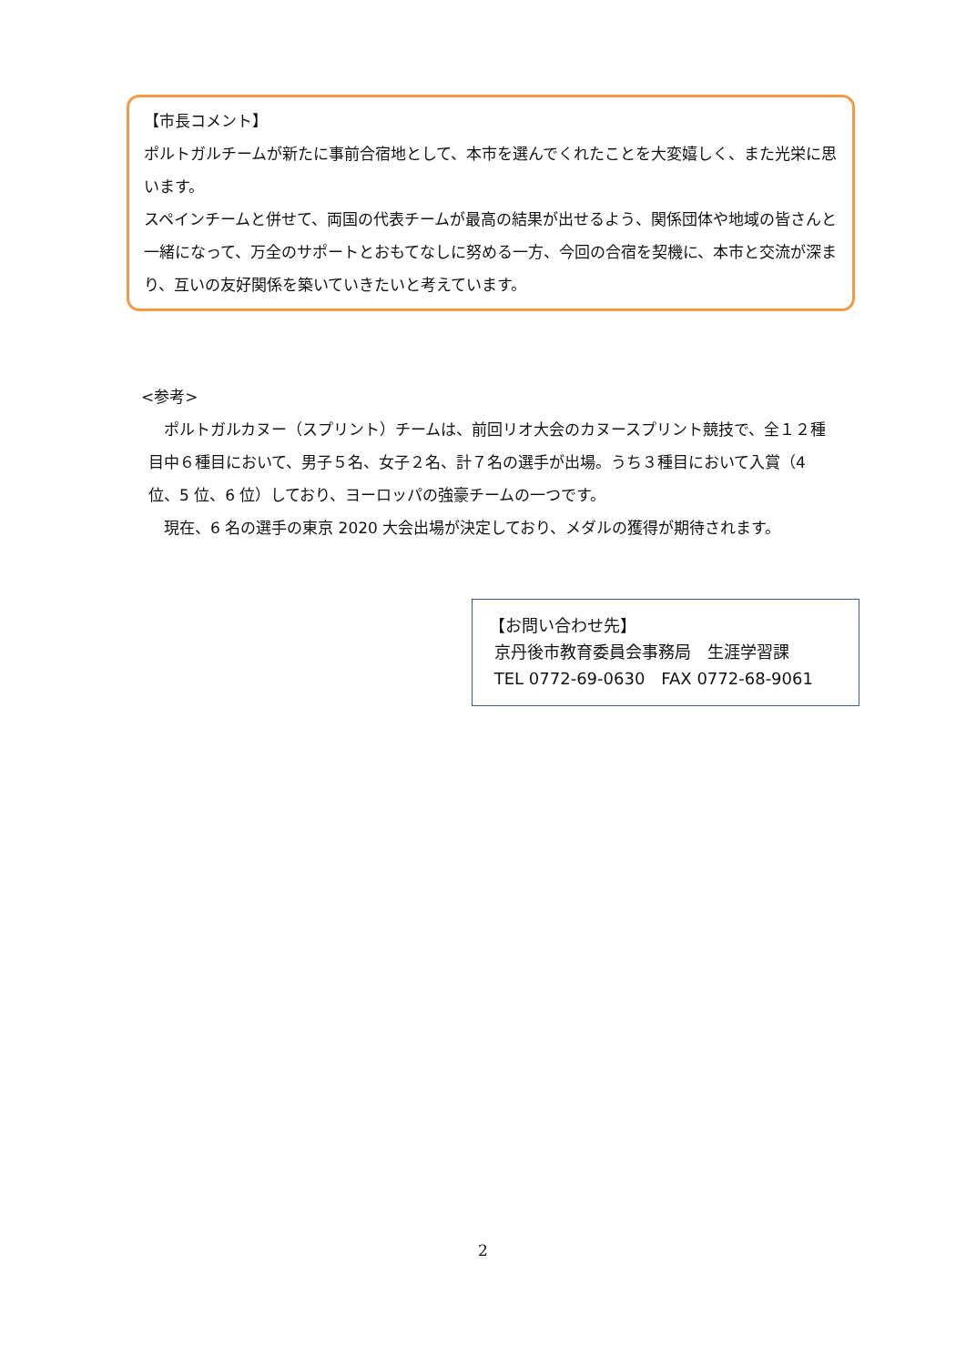【市長コメント】
ポルトガルチームが新たに事前合宿地として、本市を選んでくれたことを大変嬉しく、また光栄に思います。
スペインチームと併せて、両国の代表チームが最高の結果が出せるよう、関係団体や地域の皆さんと一緒になって、万全のサポートとおもてなしに努める一方、今回の合宿を契機に、本市と交流が深まり、互いの友好関係を築いていきたいと考えています。
<参考>
　ポルトガルカヌー（スプリント）チームは、前回リオ大会のカヌースプリント競技で、全１２種目中６種目において、男子５名、女子２名、計７名の選手が出場。うち３種目において入賞（4 位、5 位、6 位）しており、ヨーロッパの強豪チームの一つです。
　現在、6 名の選手の東京 2020 大会出場が決定しており、メダルの獲得が期待されます。
【お問い合わせ先】
京丹後市教育委員会事務局　生涯学習課
TEL 0772-69-0630　FAX 0772-68-9061
2